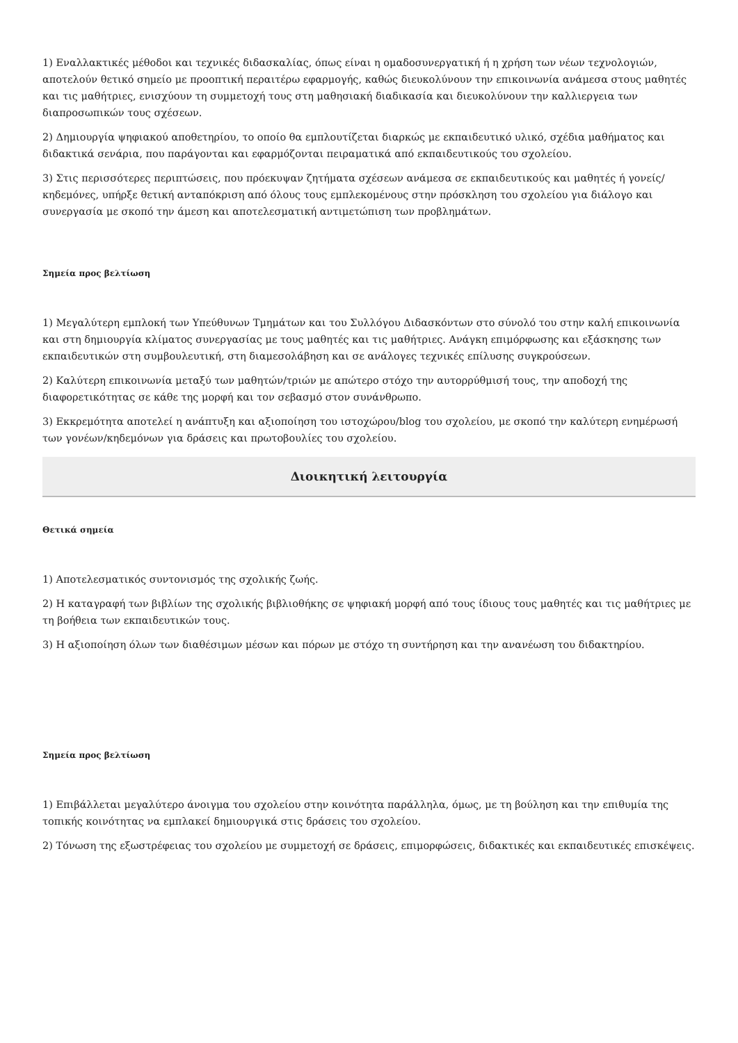1) Εναλλακτικές μέθοδοι και τεχνικές διδασκαλίας, όπως είναι η ομαδοσυνεργατική ή η χρήση των νέων τεχνολογιών, αποτελούν θετικό σημείο με προοπτική περαιτέρω εφαρμογής, καθώς διευκολύνουν την επικοινωνία ανάμεσα στους μαθητές και τις μαθήτριες, ενισχύουν τη συμμετοχή τους στη μαθησιακή διαδικασία και διευκολύνουν την καλλιεργεια των διαπροσωπικών τους σχέσεων.
2) Δημιουργία ψηφιακού αποθετηρίου, το οποίο θα εμπλουτίζεται διαρκώς με εκπαιδευτικό υλικό, σχέδια μαθήματος και διδακτικά σενάρια, που παράγονται και εφαρμόζονται πειραματικά από εκπαιδευτικούς του σχολείου.
3) Στις περισσότερες περιπτώσεις, που πρόεκυψαν ζητήματα σχέσεων ανάμεσα σε εκπαιδευτικούς και μαθητές ή γονείς/κηδεμόνες, υπήρξε θετική ανταπόκριση από όλους τους εμπλεκομένους στην πρόσκληση του σχολείου για διάλογο και συνεργασία με σκοπό την άμεση και αποτελεσματική αντιμετώπιση των προβλημάτων.
Σημεία προς βελτίωση
1) Μεγαλύτερη εμπλοκή των Υπεύθυνων Τμημάτων και του Συλλόγου Διδασκόντων στο σύνολό του στην καλή επικοινωνία και στη δημιουργία κλίματος συνεργασίας με τους μαθητές και τις μαθήτριες. Ανάγκη επιμόρφωσης και εξάσκησης των εκπαιδευτικών στη συμβουλευτική, στη διαμεσολάβηση και σε ανάλογες τεχνικές επίλυσης συγκρούσεων.
2) Καλύτερη επικοινωνία μεταξύ των μαθητών/τριών με απώτερο στόχο την αυτορρύθμισή τους, την αποδοχή της διαφορετικότητας σε κάθε της μορφή και τον σεβασμό στον συνάνθρωπο.
3) Εκκρεμότητα αποτελεί η ανάπτυξη και αξιοποίηση του ιστοχώρου/blog του σχολείου, με σκοπό την καλύτερη ενημέρωσή των γονέων/κηδεμόνων για δράσεις και πρωτοβουλίες του σχολείου.
Διοικητική λειτουργία
Θετικά σημεία
1) Αποτελεσματικός συντονισμός της σχολικής ζωής.
2) Η καταγραφή των βιβλίων της σχολικής βιβλιοθήκης σε ψηφιακή μορφή από τους ίδιους τους μαθητές και τις μαθήτριες με τη βοήθεια των εκπαιδευτικών τους.
3) Η αξιοποίηση όλων των διαθέσιμων μέσων και πόρων με στόχο τη συντήρηση και την ανανέωση του διδακτηρίου.
Σημεία προς βελτίωση
1) Επιβάλλεται μεγαλύτερο άνοιγμα του σχολείου στην κοινότητα παράλληλα, όμως, με τη βούληση και την επιθυμία της τοπικής κοινότητας να εμπλακεί δημιουργικά στις δράσεις του σχολείου.
2) Τόνωση της εξωστρέφειας του σχολείου με συμμετοχή σε δράσεις, επιμορφώσεις, διδακτικές και εκπαιδευτικές επισκέψεις.